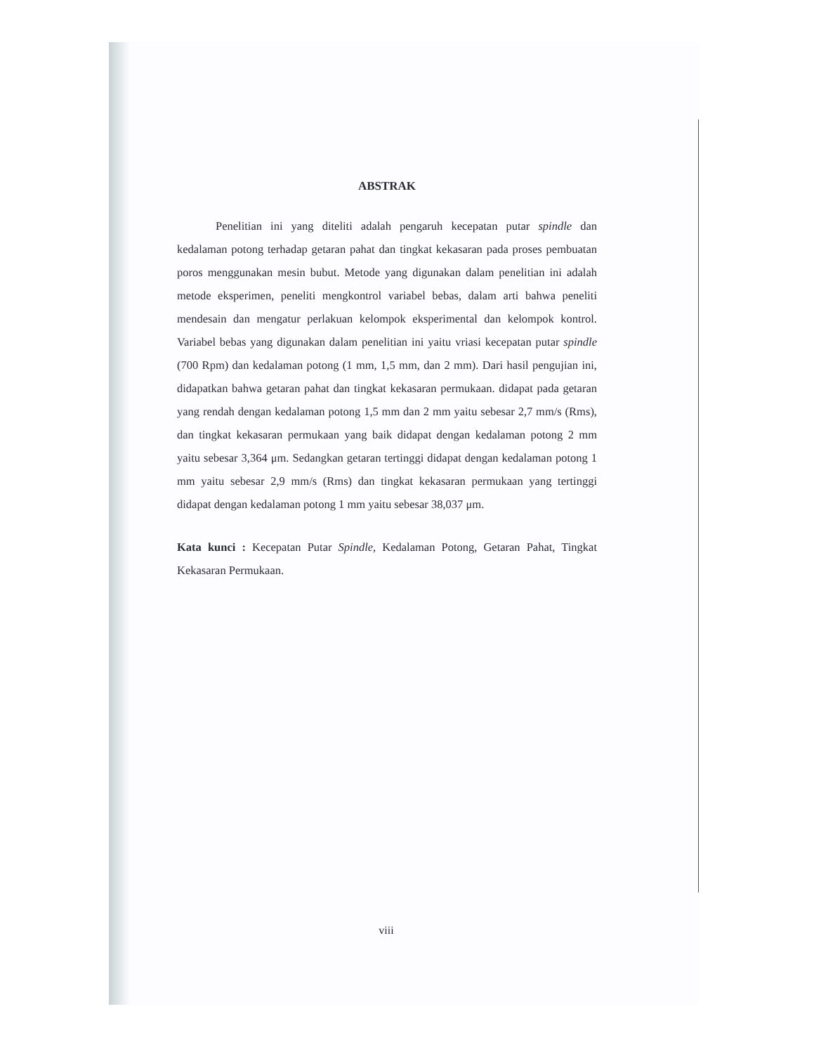ABSTRAK
Penelitian ini yang diteliti adalah pengaruh kecepatan putar spindle dan kedalaman potong terhadap getaran pahat dan tingkat kekasaran pada proses pembuatan poros menggunakan mesin bubut. Metode yang digunakan dalam penelitian ini adalah metode eksperimen, peneliti mengkontrol variabel bebas, dalam arti bahwa peneliti mendesain dan mengatur perlakuan kelompok eksperimental dan kelompok kontrol. Variabel bebas yang digunakan dalam penelitian ini yaitu vriasi kecepatan putar spindle (700 Rpm) dan kedalaman potong (1 mm, 1,5 mm, dan 2 mm). Dari hasil pengujian ini, didapatkan bahwa getaran pahat dan tingkat kekasaran permukaan. didapat pada getaran yang rendah dengan kedalaman potong 1,5 mm dan 2 mm yaitu sebesar 2,7 mm/s (Rms), dan tingkat kekasaran permukaan yang baik didapat dengan kedalaman potong 2 mm yaitu sebesar 3,364 μm. Sedangkan getaran tertinggi didapat dengan kedalaman potong 1 mm yaitu sebesar 2,9 mm/s (Rms) dan tingkat kekasaran permukaan yang tertinggi didapat dengan kedalaman potong 1 mm yaitu sebesar 38,037 μm.
Kata kunci : Kecepatan Putar Spindle, Kedalaman Potong, Getaran Pahat, Tingkat Kekasaran Permukaan.
viii